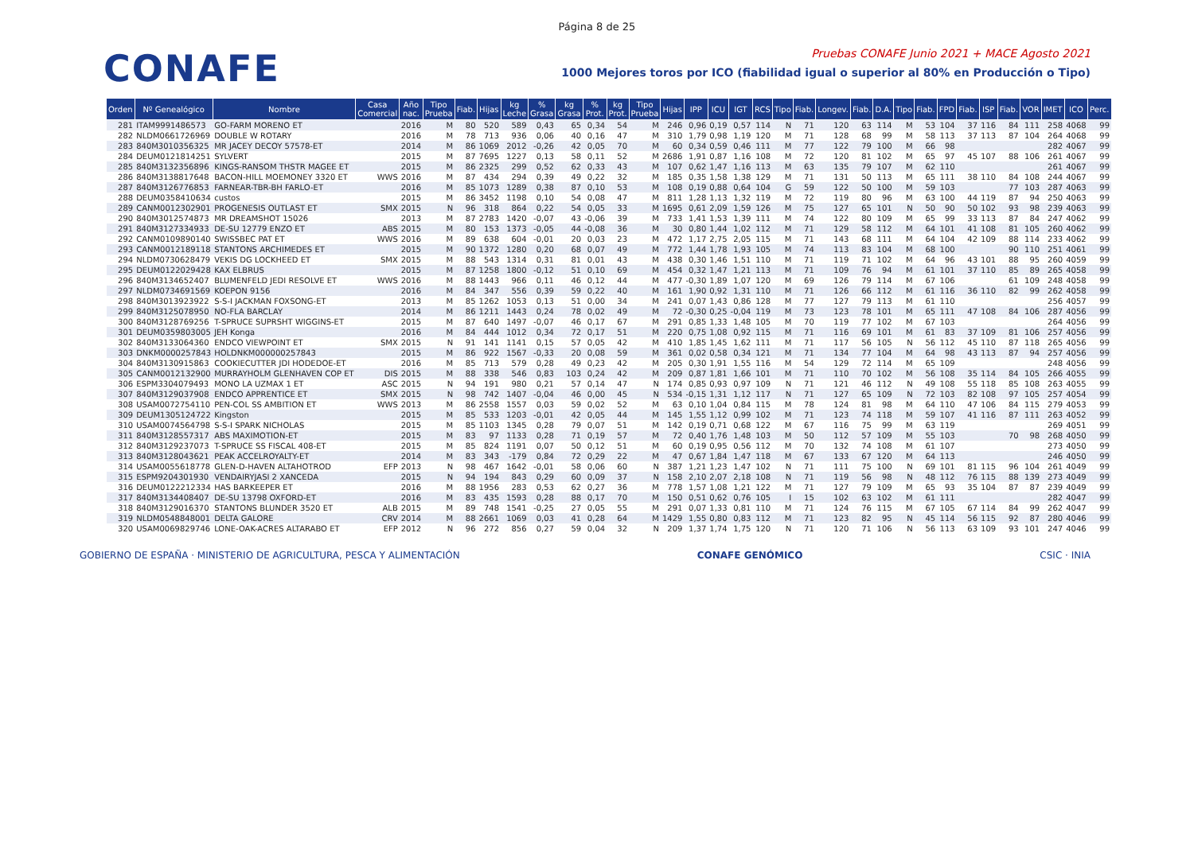Página 8 de 25
CONAFE
Pruebas CONAFE Junio 2021 + MACE Agosto 2021
1000 Mejores toros por ICO (fiabilidad igual o superior al 80% en Producción o Tipo)
| Orden | Nº Genealógico | Nombre | Casa Comercial | Año nac. | Tipo Prueba | Fiab. | Hijas | kg Leche | % Grasa | kg Grasa | % Prot. | kg Prot. | Tipo Prueba | Hijas | IPP | ICU | IGT | RCS | Tipo | Fiab. | Longev. | Fiab. | D.A. | Tipo | Fiab. | FPD | Fiab. | ISP | Fiab. | VOR | IMET | ICO | Perc. |
| --- | --- | --- | --- | --- | --- | --- | --- | --- | --- | --- | --- | --- | --- | --- | --- | --- | --- | --- | --- | --- | --- | --- | --- | --- | --- | --- | --- | --- | --- | --- | --- | --- | --- |
| 281 | ITAM9991486573 | GO-FARM MORENO ET | | 2016 | M | 80 | 520 | 589 | 0,43 | 65 | 0,34 | 54 | M | 246 | 0,96 | 0,19 | 0,57 | 114 | N | 71 | 120 | 63 | 114 | M | 53 | 104 | 37 | 116 | 84 | 111 | 258 | 4068 | 99 |
| 282 | NLDM0661726969 | DOUBLE W ROTARY | | 2016 | M | 78 | 713 | 936 | 0,06 | 40 | 0,16 | 47 | M | 310 | 1,79 | 0,98 | 1,19 | 120 | M | 71 | 128 | 68 | 99 | M | 58 | 113 | 37 | 113 | 87 | 104 | 264 | 4068 | 99 |
| 283 | 840M3010356325 | MR JACEY DECOY 57578-ET | | 2014 | M | 86 | 1069 | 2012 | -0,26 | 42 | 0,05 | 70 | M | 60 | 0,34 | 0,59 | 0,46 | 111 | M | 77 | 122 | 79 | 100 | M | 66 | 98 | | | | | 282 | 4067 | 99 |
| 284 | DEUM0121814251 | SYLVERT | | 2015 | M | 87 | 7695 | 1227 | 0,13 | 58 | 0,11 | 52 | M | 2686 | 1,91 | 0,87 | 1,16 | 108 | M | 72 | 120 | 81 | 102 | M | 65 | 97 | 45 | 107 | 88 | 106 | 261 | 4067 | 99 |
| 285 | 840M3132356896 | KINGS-RANSOM THSTR MAGEE ET | | 2015 | M | 86 | 2325 | 299 | 0,52 | 62 | 0,33 | 43 | M | 107 | 0,62 | 1,47 | 1,16 | 113 | M | 63 | 135 | 79 | 107 | M | 62 | 110 | | | | | 261 | 4067 | 99 |
| 286 | 840M3138817648 | BACON-HILL MOEMONEY 3320 ET | WWS | 2016 | M | 87 | 434 | 294 | 0,39 | 49 | 0,22 | 32 | M | 185 | 0,35 | 1,58 | 1,38 | 129 | M | 71 | 131 | 50 | 113 | M | 65 | 111 | 38 | 110 | 84 | 108 | 244 | 4067 | 99 |
| 287 | 840M3126776853 | FARNEAR-TBR-BH FARLO-ET | | 2016 | M | 85 | 1073 | 1289 | 0,38 | 87 | 0,10 | 53 | M | 108 | 0,19 | 0,88 | 0,64 | 104 | G | 59 | 122 | 50 | 100 | M | 59 | 103 | | | 77 | 103 | 287 | 4063 | 99 |
| 288 | DEUM0358410634 | custos | | 2015 | M | 86 | 3452 | 1198 | 0,10 | 54 | 0,08 | 47 | M | 811 | 1,28 | 1,13 | 1,32 | 119 | M | 72 | 119 | 80 | 96 | M | 63 | 100 | 44 | 119 | 87 | 94 | 250 | 4063 | 99 |
| 289 | CANM0012302901 | PROGENESIS OUTLAST ET | SMX | 2015 | N | 96 | 318 | 864 | 0,22 | 54 | 0,05 | 33 | M | 1695 | 0,61 | 2,09 | 1,59 | 126 | M | 75 | 127 | 65 | 101 | N | 50 | 90 | 50 | 102 | 93 | 98 | 239 | 4063 | 99 |
| 290 | 840M3012574873 | MR DREAMSHOT 15026 | | 2013 | M | 87 | 2783 | 1420 | -0,07 | 43 | -0,06 | 39 | M | 733 | 1,41 | 1,53 | 1,39 | 111 | M | 74 | 122 | 80 | 109 | M | 65 | 99 | 33 | 113 | 87 | 84 | 247 | 4062 | 99 |
| 291 | 840M3127334933 | DE-SU 12779 ENZO ET | ABS | 2015 | M | 80 | 153 | 1373 | -0,05 | 44 | -0,08 | 36 | M | 30 | 0,80 | 1,44 | 1,02 | 112 | M | 71 | 129 | 58 | 112 | M | 64 | 101 | 41 | 108 | 81 | 105 | 260 | 4062 | 99 |
| 292 | CANM0109890140 | SWISSBEC PAT ET | WWS | 2016 | M | 89 | 638 | 604 | -0,01 | 20 | 0,03 | 23 | M | 472 | 1,17 | 2,75 | 2,05 | 115 | M | 71 | 143 | 68 | 111 | M | 64 | 104 | 42 | 109 | 88 | 114 | 233 | 4062 | 99 |
| 293 | CANM0012189118 | STANTONS ARCHIMEDES ET | | 2015 | M | 90 | 1372 | 1280 | 0,20 | 68 | 0,07 | 49 | M | 772 | 1,44 | 1,78 | 1,93 | 105 | M | 74 | 113 | 83 | 104 | M | 68 | 100 | | | 90 | 110 | 251 | 4061 | 99 |
| 294 | NLDM0730628479 | VEKIS DG LOCKHEED ET | SMX | 2015 | M | 88 | 543 | 1314 | 0,31 | 81 | 0,01 | 43 | M | 438 | 0,30 | 1,46 | 1,51 | 110 | M | 71 | 119 | 71 | 102 | M | 64 | 96 | 43 | 101 | 88 | 95 | 260 | 4059 | 99 |
| 295 | DEUM0122029428 | KAX ELBRUS | | 2015 | M | 87 | 1258 | 1800 | -0,12 | 51 | 0,10 | 69 | M | 454 | 0,32 | 1,47 | 1,21 | 113 | M | 71 | 109 | 76 | 94 | M | 61 | 101 | 37 | 110 | 85 | 89 | 265 | 4058 | 99 |
| 296 | 840M3134652407 | BLUMENFELD JEDI RESOLVE ET | WWS | 2016 | M | 88 | 1443 | 966 | 0,11 | 46 | 0,12 | 44 | M | 477 | -0,30 | 1,89 | 1,07 | 120 | M | 69 | 126 | 79 | 114 | M | 67 | 106 | | | 61 | 109 | 248 | 4058 | 99 |
| 297 | NLDM0734691569 | KOEPON 9156 | | 2016 | M | 84 | 347 | 556 | 0,39 | 59 | 0,22 | 40 | M | 161 | 1,90 | 0,92 | 1,31 | 110 | M | 71 | 126 | 66 | 112 | M | 61 | 116 | 36 | 110 | 82 | 99 | 262 | 4058 | 99 |
| 298 | 840M3013923922 | S-S-I JACKMAN FOXSONG-ET | | 2013 | M | 85 | 1262 | 1053 | 0,13 | 51 | 0,00 | 34 | M | 241 | 0,07 | 1,43 | 0,86 | 128 | M | 77 | 127 | 79 | 113 | M | 61 | 110 | | | | | 256 | 4057 | 99 |
| 299 | 840M3125078950 | NO-FLA BARCLAY | | 2014 | M | 86 | 1211 | 1443 | 0,24 | 78 | 0,02 | 49 | M | 72 | -0,30 | 0,25 | -0,04 | 119 | M | 73 | 123 | 78 | 101 | M | 65 | 111 | 47 | 108 | 84 | 106 | 287 | 4056 | 99 |
| 300 | 840M3128769256 | T-SPRUCE SUPRSHT WIGGINS-ET | | 2015 | M | 87 | 640 | 1497 | -0,07 | 46 | 0,17 | 67 | M | 291 | 0,85 | 1,33 | 1,48 | 105 | M | 70 | 119 | 77 | 102 | M | 67 | 103 | | | | | 264 | 4056 | 99 |
| 301 | DEUM0359803005 | JEH Konga | | 2016 | M | 84 | 444 | 1012 | 0,34 | 72 | 0,17 | 51 | M | 220 | 0,75 | 1,08 | 0,92 | 115 | M | 71 | 116 | 69 | 101 | M | 61 | 83 | 37 | 109 | 81 | 106 | 257 | 4056 | 99 |
| 302 | 840M3133064360 | ENDCO VIEWPOINT ET | SMX | 2015 | N | 91 | 141 | 1141 | 0,15 | 57 | 0,05 | 42 | M | 410 | 1,85 | 1,45 | 1,62 | 111 | M | 71 | 117 | 56 | 105 | N | 56 | 112 | 45 | 110 | 87 | 118 | 265 | 4056 | 99 |
| 303 | DNKM0000257843 | HOLDNKM000000257843 | | 2015 | M | 86 | 922 | 1567 | -0,33 | 20 | 0,08 | 59 | M | 361 | 0,02 | 0,58 | 0,34 | 121 | M | 71 | 134 | 77 | 104 | M | 64 | 98 | 43 | 113 | 87 | 94 | 257 | 4056 | 99 |
| 304 | 840M3130915863 | COOKIECUTTER JDI HODEDOE-ET | | 2016 | M | 85 | 713 | 579 | 0,28 | 49 | 0,23 | 42 | M | 205 | 0,30 | 1,91 | 1,55 | 116 | M | 54 | 129 | 72 | 114 | M | 65 | 109 | | | | | 248 | 4056 | 99 |
| 305 | CANM0012132900 | MURRAYHOLM GLENHAVEN COP ET | DIS | 2015 | M | 88 | 338 | 546 | 0,83 | 103 | 0,24 | 42 | M | 209 | 0,87 | 1,81 | 1,66 | 101 | M | 71 | 110 | 70 | 102 | M | 56 | 108 | 35 | 114 | 84 | 105 | 266 | 4055 | 99 |
| 306 | ESPM3304079493 | MONO LA UZMAX 1 ET | ASC | 2015 | N | 94 | 191 | 980 | 0,21 | 57 | 0,14 | 47 | N | 174 | 0,85 | 0,93 | 0,97 | 109 | N | 71 | 121 | 46 | 112 | N | 49 | 108 | 55 | 118 | 85 | 108 | 263 | 4055 | 99 |
| 307 | 840M3129037908 | ENDCO APPRENTICE ET | SMX | 2015 | N | 98 | 742 | 1407 | -0,04 | 46 | 0,00 | 45 | N | 534 | -0,15 | 1,31 | 1,12 | 117 | N | 71 | 127 | 65 | 109 | N | 72 | 103 | 82 | 108 | 97 | 105 | 257 | 4054 | 99 |
| 308 | USAM0072754110 | PEN-COL SS AMBITION ET | WWS | 2013 | M | 86 | 2558 | 1557 | 0,03 | 59 | 0,02 | 52 | M | 63 | 0,10 | 1,04 | 0,84 | 115 | M | 78 | 124 | 81 | 98 | M | 64 | 110 | 47 | 106 | 84 | 115 | 279 | 4053 | 99 |
| 309 | DEUM1305124722 | Kingston | | 2015 | M | 85 | 533 | 1203 | -0,01 | 42 | 0,05 | 44 | M | 145 | 1,55 | 1,12 | 0,99 | 102 | M | 71 | 123 | 74 | 118 | M | 59 | 107 | 41 | 116 | 87 | 111 | 263 | 4052 | 99 |
| 310 | USAM0074564798 | S-S-I SPARK NICHOLAS | | 2015 | M | 85 | 1103 | 1345 | 0,28 | 79 | 0,07 | 51 | M | 142 | 0,19 | 0,71 | 0,68 | 122 | M | 67 | 116 | 75 | 99 | M | 63 | 119 | | | | | 269 | 4051 | 99 |
| 311 | 840M3128557317 | ABS MAXIMOTION-ET | | 2015 | M | 83 | 97 | 1133 | 0,28 | 71 | 0,19 | 57 | M | 72 | 0,40 | 1,76 | 1,48 | 103 | M | 50 | 112 | 57 | 109 | M | 55 | 103 | | | 70 | 98 | 268 | 4050 | 99 |
| 312 | 840M3129237073 | T-SPRUCE SS FISCAL 408-ET | | 2015 | M | 85 | 824 | 1191 | 0,07 | 50 | 0,12 | 51 | M | 60 | 0,19 | 0,95 | 0,56 | 112 | M | 70 | 132 | 74 | 108 | M | 61 | 107 | | | | | 273 | 4050 | 99 |
| 313 | 840M3128043621 | PEAK ACCELROYALTY-ET | | 2014 | M | 83 | 343 | -179 | 0,84 | 72 | 0,29 | 22 | M | 47 | 0,67 | 1,84 | 1,47 | 118 | M | 67 | 133 | 67 | 120 | M | 64 | 113 | | | | | 246 | 4050 | 99 |
| 314 | USAM0055618778 | GLEN-D-HAVEN ALTAHOTROD | EFP | 2013 | N | 98 | 467 | 1642 | -0,01 | 58 | 0,06 | 60 | N | 387 | 1,21 | 1,23 | 1,47 | 102 | N | 71 | 111 | 75 | 100 | N | 69 | 101 | 81 | 115 | 96 | 104 | 261 | 4049 | 99 |
| 315 | ESPM9204301930 | VENDAIRYJASI 2 XANCEDA | | 2015 | N | 94 | 194 | 843 | 0,29 | 60 | 0,09 | 37 | N | 158 | 2,10 | 2,07 | 2,18 | 108 | N | 71 | 119 | 56 | 98 | N | 48 | 112 | 76 | 115 | 88 | 139 | 273 | 4049 | 99 |
| 316 | DEUM0122212334 | HAS BARKEEPER ET | | 2016 | M | 88 | 1956 | 283 | 0,53 | 62 | 0,27 | 36 | M | 778 | 1,57 | 1,08 | 1,21 | 122 | M | 71 | 127 | 79 | 109 | M | 65 | 93 | 35 | 104 | 87 | 87 | 239 | 4049 | 99 |
| 317 | 840M3134408407 | DE-SU 13798 OXFORD-ET | | 2016 | M | 83 | 435 | 1593 | 0,28 | 88 | 0,17 | 70 | M | 150 | 0,51 | 0,62 | 0,76 | 105 | I | 15 | 102 | 63 | 102 | M | 61 | 111 | | | | | 282 | 4047 | 99 |
| 318 | 840M3129016370 | STANTONS BLUNDER 3520 ET | ALB | 2015 | M | 89 | 748 | 1541 | -0,25 | 27 | 0,05 | 55 | M | 291 | 0,07 | 1,33 | 0,81 | 110 | M | 71 | 124 | 76 | 115 | M | 67 | 105 | 67 | 114 | 84 | 99 | 262 | 4047 | 99 |
| 319 | NLDM0548848001 | DELTA GALORE | CRV | 2014 | M | 88 | 2661 | 1069 | 0,03 | 41 | 0,28 | 64 | M | 1429 | 1,55 | 0,80 | 0,83 | 112 | M | 71 | 123 | 82 | 95 | N | 45 | 114 | 56 | 115 | 92 | 87 | 280 | 4046 | 99 |
| 320 | USAM0069829746 | LONE-OAK-ACRES ALTARABO ET | EFP | 2012 | N | 96 | 272 | 856 | 0,27 | 59 | 0,04 | 32 | N | 209 | 1,37 | 1,74 | 1,75 | 120 | N | 71 | 120 | 71 | 106 | N | 56 | 113 | 63 | 109 | 93 | 101 | 247 | 4046 | 99 |
GOBIERNO DE ESPAÑA · MINISTERIO DE AGRICULTURA, PESCA Y ALIMENTACIÓN
CONAFE GENÓMICO CSIC · INIA